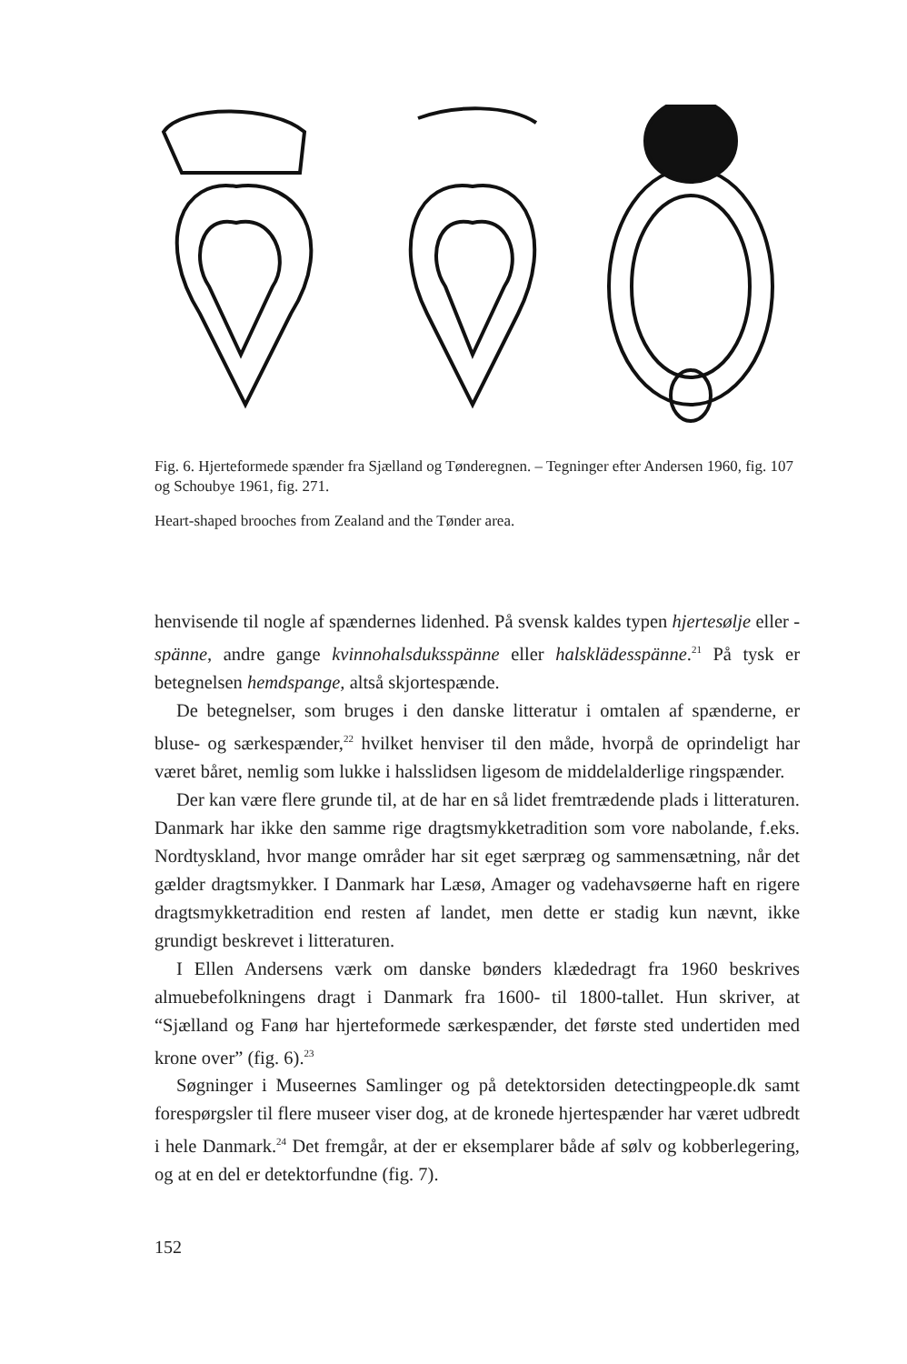Fig. 6. Hjerteformede spænder fra Sjælland og Tønderegnen. – Tegninger efter Andersen 1960, fig. 107 og Schoubye 1961, fig. 271.
Heart-shaped brooches from Zealand and the Tønder area.
henvisende til nogle af spændernes lidenhed. På svensk kaldes typen hjertesølje eller -spänne, andre gange kvinnohalsduksspänne eller halsklädesspänne.<sup>21</sup> På tysk er betegnelsen hemdspange, altså skjortespænde.
De betegnelser, som bruges i den danske litteratur i omtalen af spænderne, er bluse- og særkespænder,<sup>22</sup> hvilket henviser til den måde, hvorpå de oprindeligt har været båret, nemlig som lukke i halsslidsen ligesom de middelalderlige ringspænder.
Der kan være flere grunde til, at de har en så lidet fremtrædende plads i litteraturen. Danmark har ikke den samme rige dragtsmykketradition som vore nabolande, f.eks. Nordtyskland, hvor mange områder har sit eget særpræg og sammensætning, når det gælder dragtsmykker. I Danmark har Læsø, Amager og vadehavsøerne haft en rigere dragtsmykketradition end resten af landet, men dette er stadig kun nævnt, ikke grundigt beskrevet i litteraturen.
I Ellen Andersens værk om danske bønders klædedragt fra 1960 beskrives almuebefolkningens dragt i Danmark fra 1600- til 1800-tallet. Hun skriver, at “Sjælland og Fanø har hjerteformede særkespænder, det første sted undertiden med krone over” (fig. 6).<sup>23</sup>
Søgninger i Museernes Samlinger og på detektorsiden detectingpeople.dk samt forespørgsler til flere museer viser dog, at de kronede hjertespænder har været udbredt i hele Danmark.<sup>24</sup> Det fremgår, at der er eksemplarer både af sølv og kobberlegering, og at en del er detektorfundne (fig. 7).
152